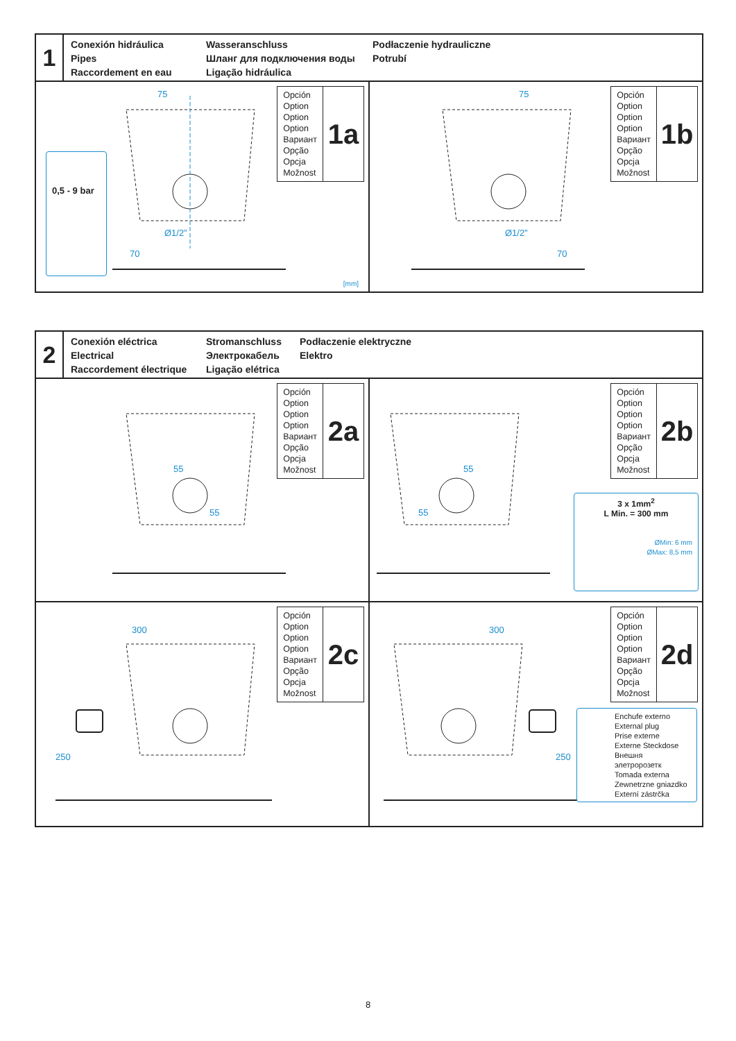1
Conexión hidráulica
Pipes
Raccordement en eau
Wasseranschluss
Шланг для подключения воды
Ligação hidráulica
Podłaczenie hydrauliczne
Potrubí
0,5 - 9 bar
75
Ø1/2”
70
[mm]
Opción
Option
Option
Option
Вариант
Opção
Opcja
Možnost
1a
75
Ø1/2”
70
Opción
Option
Option
Option
Вариант
Opção
Opcja
Možnost
1b
2
Conexión eléctrica
Electrical
Raccordement électrique
Stromanschluss
Электрокабель
Ligação elétrica
Podłaczenie elektryczne
Elektro
55
55
Opción
Option
Option
Option
Вариант
Opção
Opcja
Možnost
2a
55
55
Opción
Option
Option
Option
Вариант
Opção
Opcja
Možnost
2b
3 x 1mm<sup>2</sup>
L Min. = 300 mm
ØMin: 6 mm
ØMax: 8,5 mm
300
250
Opción
Option
Option
Option
Вариант
Opção
Opcja
Možnost
2c
300
250
Opción
Option
Option
Option
Вариант
Opção
Opcja
Možnost
2d
Enchufe externo
External plug
Prise externe
Externe Steckdose
Внешня элетророзетк
Tomada externa
Zewnetrzne gniazdko
Externí zástrčka
8